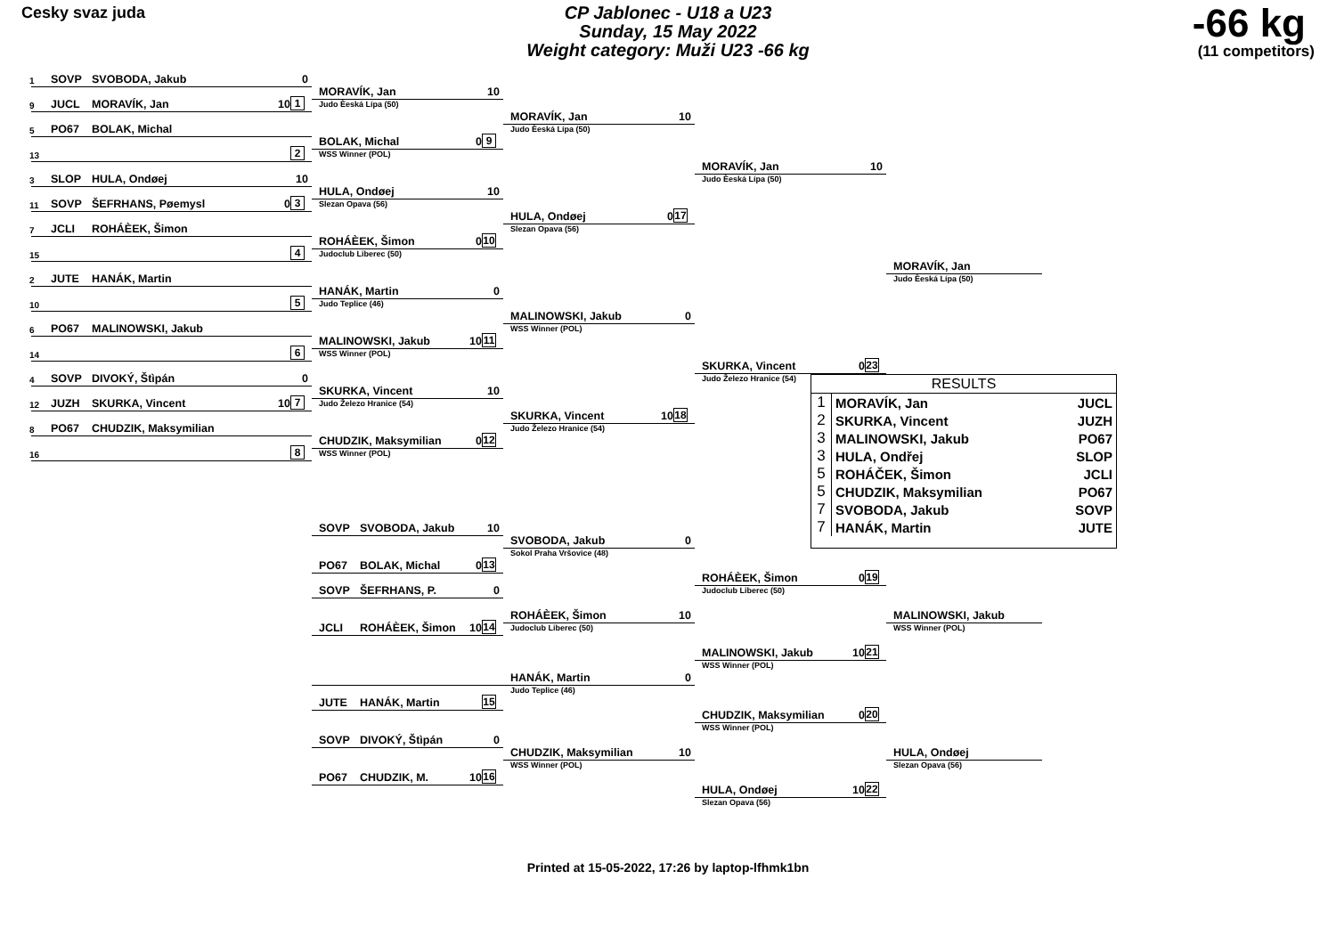Cesky svaz juda
CP Jablonec - U18 a U23
Sunday, 15 May 2022
Weight category: Muži U23 -66 kg
-66 kg
(11 competitors)
1 SOVP SVOBODA, Jakub 0
9 JUCL MORAVÍK, Jan 10 1
5 PO67 BOLAK, Michal
13 2
3 SLOP HULA, Ondøej 10
11 SOVP ŠEFRHANS, Pøemysl 0 3
7 JCLI ROHÁÈEK, Šimon
15 4
2 JUTE HANÁK, Martin
10 5
6 PO67 MALINOWSKI, Jakub
14 6
4 SOVP DIVOKÝ, Štìpán 0
12 JUZH SKURKA, Vincent 10 7
8 PO67 CHUDZIK, Maksymilian
16 8
MORAVÍK, Jan 10
Judo Èeská Lípa (50)
BOLAK, Michal 0 9
WSS Winner (POL)
HULA, Ondøej 10
Slezan Opava (56)
ROHÁÈEK, Šimon 0 10
Judoclub Liberec (50)
HANÁK, Martin 0
Judo Teplice (46)
MALINOWSKI, Jakub 10 11
WSS Winner (POL)
SKURKA, Vincent 10
Judo Železo Hranice (54)
CHUDZIK, Maksymilian 0 12
WSS Winner (POL)
MORAVÍK, Jan 10
Judo Èeská Lípa (50)
HULA, Ondøej 0 17
Slezan Opava (56)
MALINOWSKI, Jakub 0
WSS Winner (POL)
SKURKA, Vincent 10 18
Judo Železo Hranice (54)
MORAVÍK, Jan 10
Judo Èeská Lípa (50)
SKURKA, Vincent 0 23
Judo Železo Hranice (54)
MORAVÍK, Jan
Judo Èeská Lípa (50)
| RESULTS | | |
| --- | --- | --- |
| 1 | MORAVÍK, Jan | JUCL |
| 2 | SKURKA, Vincent | JUZH |
| 3 | MALINOWSKI, Jakub | PO67 |
| 3 | HULA, Ondřej | SLOP |
| 5 | ROHÁČEK, Šimon | JCLI |
| 5 | CHUDZIK, Maksymilian | PO67 |
| 7 | SVOBODA, Jakub | SOVP |
| 7 | HANÁK, Martin | JUTE |
SOVP SVOBODA, Jakub 10
SVOBODA, Jakub 0
Sokol Praha Vršovice (48)
PO67 BOLAK, Michal 0 13
ROHÁÈEK, Šimon 0 19
Judoclub Liberec (50)
SOVP ŠEFRHANS, P. 0
ROHÁÈEK, Šimon 10
Judoclub Liberec (50)
MALINOWSKI, Jakub
WSS Winner (POL)
JCLI ROHÁÈEK, Šimon 10 14
MALINOWSKI, Jakub 10 21
WSS Winner (POL)
HANÁK, Martin 0
Judo Teplice (46)
JUTE HANÁK, Martin 15
CHUDZIK, Maksymilian 0 20
WSS Winner (POL)
SOVP DIVOKÝ, Štìpán 0
CHUDZIK, Maksymilian 10
WSS Winner (POL)
HULA, Ondøej
Slezan Opava (56)
PO67 CHUDZIK, M. 10 16
HULA, Ondøej 10 22
Slezan Opava (56)
Printed at 15-05-2022, 17:26 by laptop-lfhmk1bn